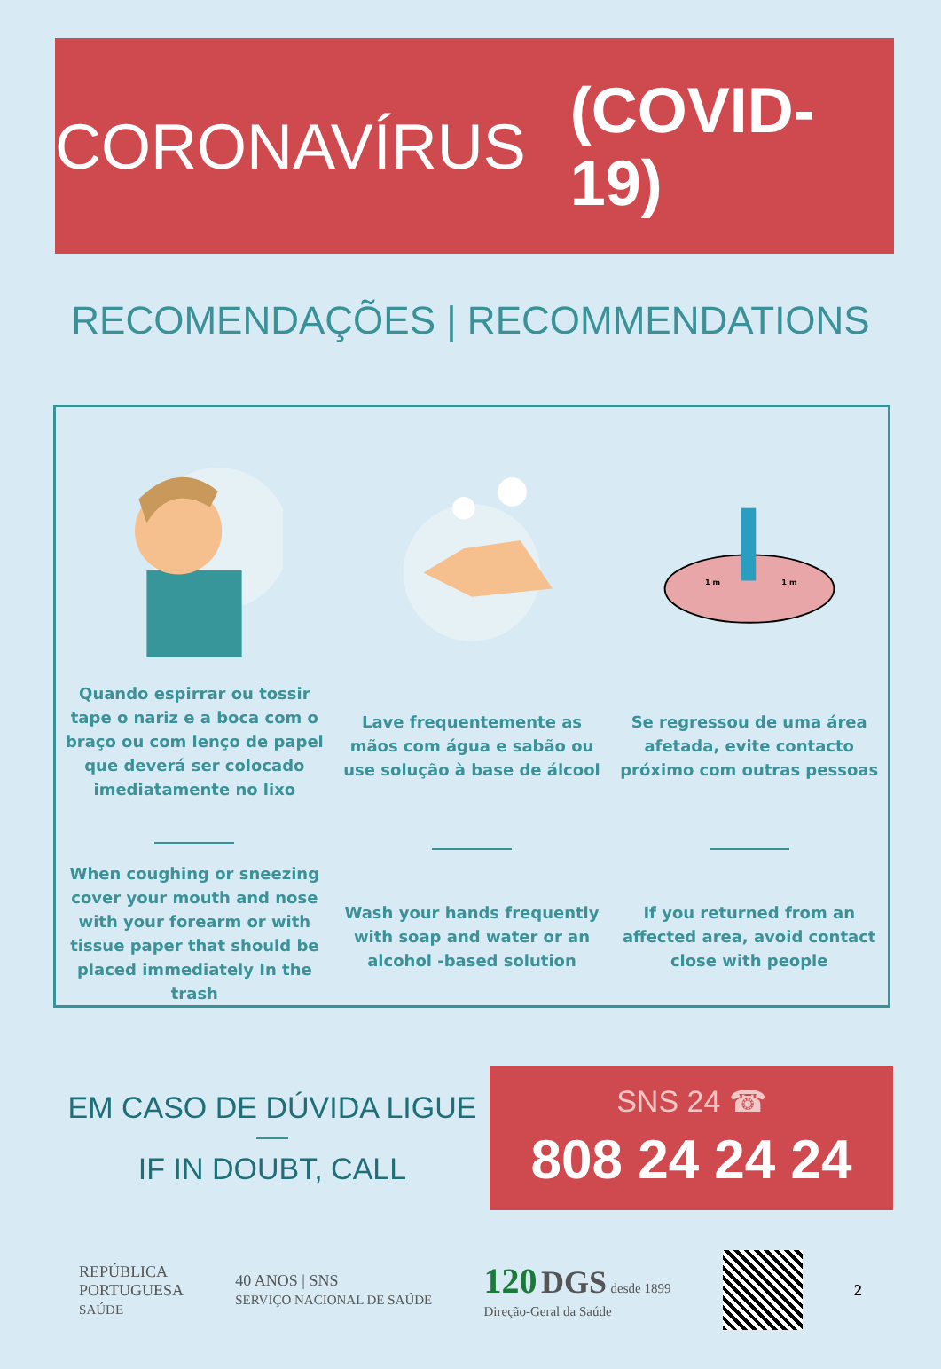CORONAVÍRUS (COVID-19)
RECOMENDAÇÕES | RECOMMENDATIONS
Quando espirrar ou tossir tape o nariz e a boca com o braço ou com lenço de papel que deverá ser colocado imediatamente no lixo
When coughing or sneezing cover your mouth and nose with your forearm or with tissue paper that should be placed immediately In the trash
Lave frequentemente as mãos com água e sabão ou use solução à base de álcool
Wash your hands frequently with soap and water or an alcohol -based solution
1 m
1 m
Se regressou de uma área afetada, evite contacto próximo com outras pessoas
If you returned from an affected area, avoid contact close with people
EM CASO DE DÚVIDA LIGUE
IF IN DOUBT, CALL
SNS 24 ☎
808 24 24 24
REPÚBLICA
PORTUGUESA
SAÚDE
40 ANOS | SNS
SERVIÇO NACIONAL DE SAÚDE
120 DGS desde 1899
Direção-Geral da Saúde
2